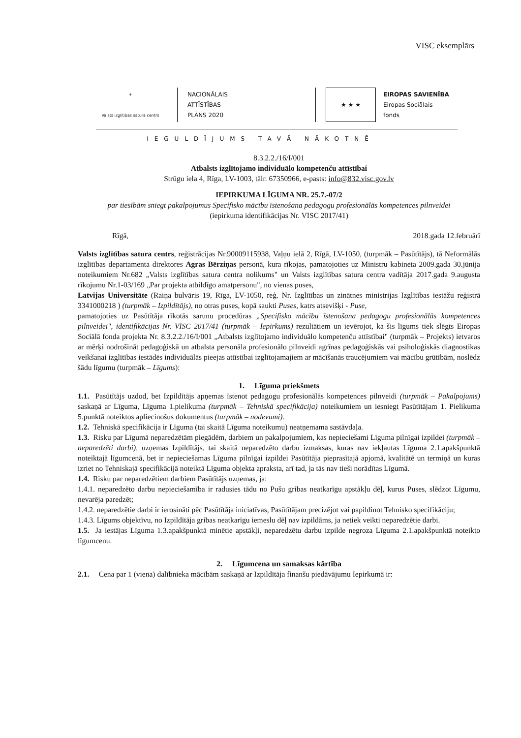VISC eksemplārs
⚜
Valsts izglītības satura centrs
NACIONĀLAIS
ATTĪSTĪBAS
PLĀNS 2020
★ ★ ★
EIROPAS SAVIENĪBA
Eiropas Sociālais
fonds
IEGULDĪJUMS TAVĀ NĀKOTNĒ
8.3.2.2./16/I/001
Atbalsts izglītojamo individuālo kompetenču attīstībai
Strūgu iela 4, Rīga, LV-1003, tālr. 67350966, e-pasts: info@832.visc.gov.lv
IEPIRKUMA LĪGUMA NR. 25.7.-07/2
par tiesībām sniegt pakalpojumus Specifisko mācību īstenošana pedagogu profesionālās kompetences pilnveidei
(iepirkuma identifikācijas Nr. VISC 2017/41)
Rīgā, 2018.gada 12.februārī
Valsts izglītības satura centrs, reģistrācijas Nr.90009115938, Vaļņu ielā 2, Rīgā, LV-1050, (turpmāk – Pasūtītājs), tā Neformālās izglītības departamenta direktores Agras Bērziņas personā, kura rīkojas, pamatojoties uz Ministru kabineta 2009.gada 30.jūnija noteikumiem Nr.682 „Valsts izglītības satura centra nolikums" un Valsts izglītības satura centra vadītāja 2017.gada 9.augusta rīkojumu Nr.1-03/169 „Par projekta atbildīgo amatpersonu", no vienas puses,
Latvijas Universitāte (Raiņa bulvāris 19, Rīga, LV-1050, reģ. Nr. Izglītības un zinātnes ministrijas Izglītības iestāžu reģistrā 3341000218 ) (turpmāk – Izpildītājs), no otras puses, kopā saukti Puses, katrs atsevišķi - Puse,
pamatojoties uz Pasūtītāja rīkotās sarunu procedūras „Specifisko mācību īstenošana pedagogu profesionālās kompetences pilnveidei", identifikācijas Nr. VISC 2017/41 (turpmāk – Iepirkums) rezultātiem un ievērojot, ka šis līgums tiek slēgts Eiropas Sociālā fonda projekta Nr. 8.3.2.2./16/I/001 „Atbalsts izglītojamo individuālo kompetenču attīstībai" (turpmāk – Projekts) ietvaros ar mērķi nodrošināt pedagoģiskā un atbalsta personāla profesionālo pilnveidi agrīnas pedagoģiskās vai psiholoģiskās diagnostikas veikšanai izglītības iestādēs individuālās pieejas attīstībai izglītojamajiem ar mācīšanās traucējumiem vai mācību grūtībām, noslēdz šādu līgumu (turpmāk – Līgums):
1. Līguma priekšmets
1.1. Pasūtītājs uzdod, bet Izpildītājs apņemas īstenot pedagogu profesionālās kompetences pilnveidi (turpmāk – Pakalpojums) saskaņā ar Līguma, Līguma 1.pielikuma (turpmāk – Tehniskā specifikācija) noteikumiem un iesniegt Pasūtītājam 1. Pielikuma 5.punktā noteiktos apliecinošus dokumentus (turpmāk – nodevumi).
1.2. Tehniskā specifikācija ir Līguma (tai skaitā Līguma noteikumu) neatņemama sastāvdaļa.
1.3. Risku par Līgumā neparedzētām piegādēm, darbiem un pakalpojumiem, kas nepieciešami Līguma pilnīgai izpildei (turpmāk – neparedzēti darbi), uzņemas Izpildītājs, tai skaitā neparedzēto darbu izmaksas, kuras nav iekļautas Līguma 2.1.apakšpunktā noteiktajā līgumcenā, bet ir nepieciešamas Līguma pilnīgai izpildei Pasūtītāja pieprasītajā apjomā, kvalitātē un termiņā un kuras izriet no Tehniskajā specifikācijā noteiktā Līguma objekta apraksta, arī tad, ja tās nav tieši norādītas Līgumā.
1.4. Risku par neparedzētiem darbiem Pasūtītājs uzņemas, ja:
1.4.1. neparedzēto darbu nepieciešamība ir radusies tādu no Pušu gribas neatkarīgu apstākļu dēļ, kurus Puses, slēdzot Līgumu, nevarēja paredzēt;
1.4.2. neparedzētie darbi ir ierosināti pēc Pasūtītāja iniciatīvas, Pasūtītājam precizējot vai papildinot Tehnisko specifikāciju;
1.4.3. Līgums objektīvu, no Izpildītāja gribas neatkarīgu iemeslu dēļ nav izpildāms, ja netiek veikti neparedzētie darbi.
1.5. Ja iestājas Līguma 1.3.apakšpunktā minētie apstākļi, neparedzētu darbu izpilde negroza Līguma 2.1.apakšpunktā noteikto līgumcenu.
2. Līgumcena un samaksas kārtība
2.1. Cena par 1 (viena) dalībnieka mācībām saskaņā ar Izpildītāja finanšu piedāvājumu Iepirkumā ir: